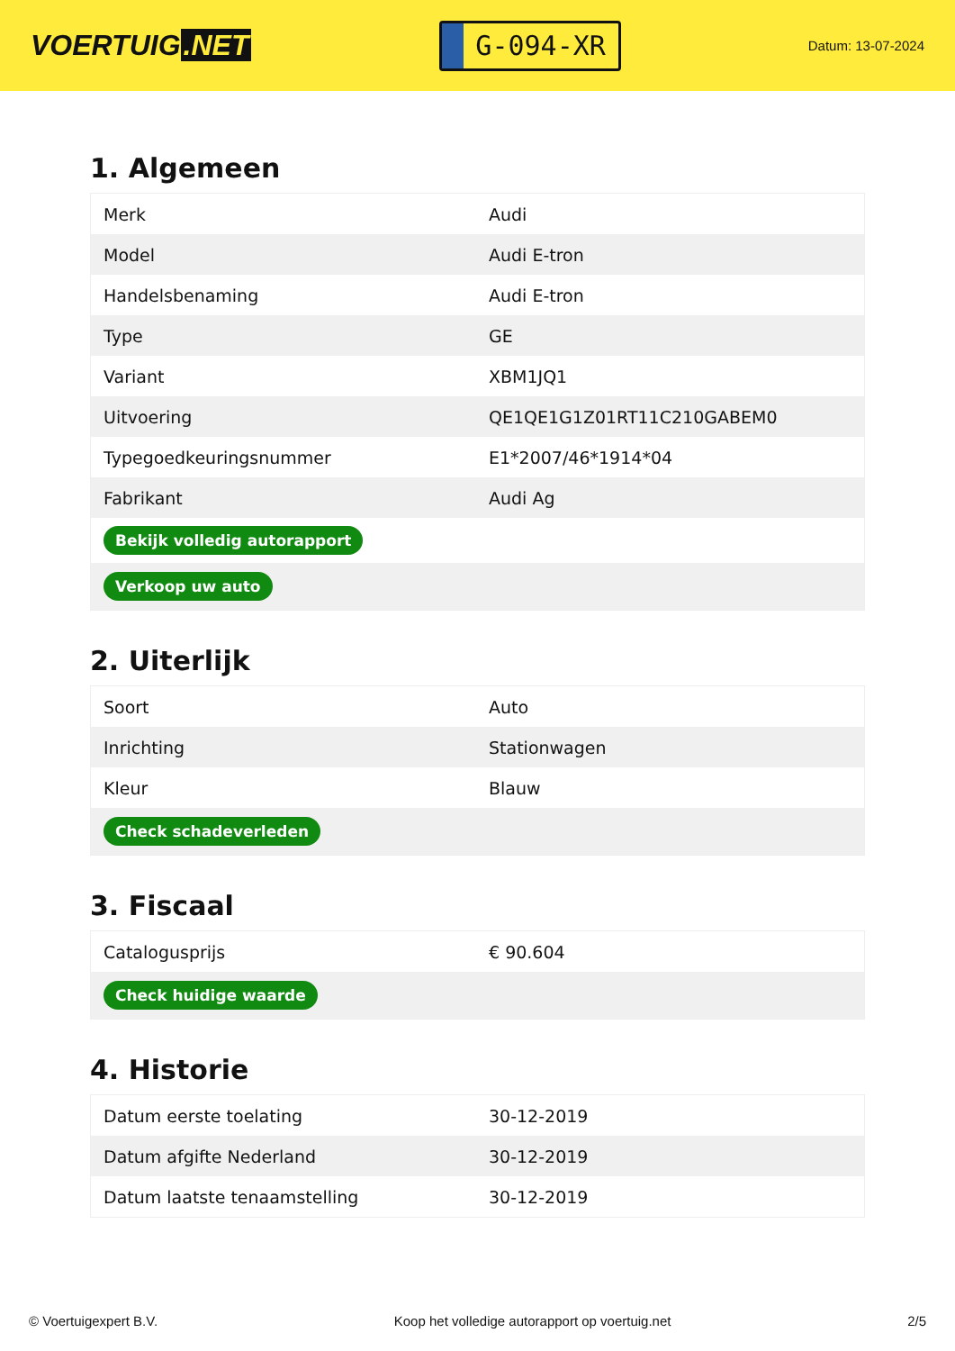VOERTUIG.NET
G-094-XR
Datum: 13-07-2024
1. Algemeen
| Merk | Audi |
| Model | Audi E-tron |
| Handelsbenaming | Audi E-tron |
| Type | GE |
| Variant | XBM1JQ1 |
| Uitvoering | QE1QE1G1Z01RT11C210GABEM0 |
| Typegoedkeuringsnummer | E1*2007/46*1914*04 |
| Fabrikant | Audi Ag |
| Bekijk volledig autorapport | |
| Verkoop uw auto | |
2. Uiterlijk
| Soort | Auto |
| Inrichting | Stationwagen |
| Kleur | Blauw |
| Check schadeverleden | |
3. Fiscaal
| Catalogusprijs | € 90.604 |
| Check huidige waarde | |
4. Historie
| Datum eerste toelating | 30-12-2019 |
| Datum afgifte Nederland | 30-12-2019 |
| Datum laatste tenaamstelling | 30-12-2019 |
© Voertuigexpert B.V. Koop het volledige autorapport op voertuig.net 2/5